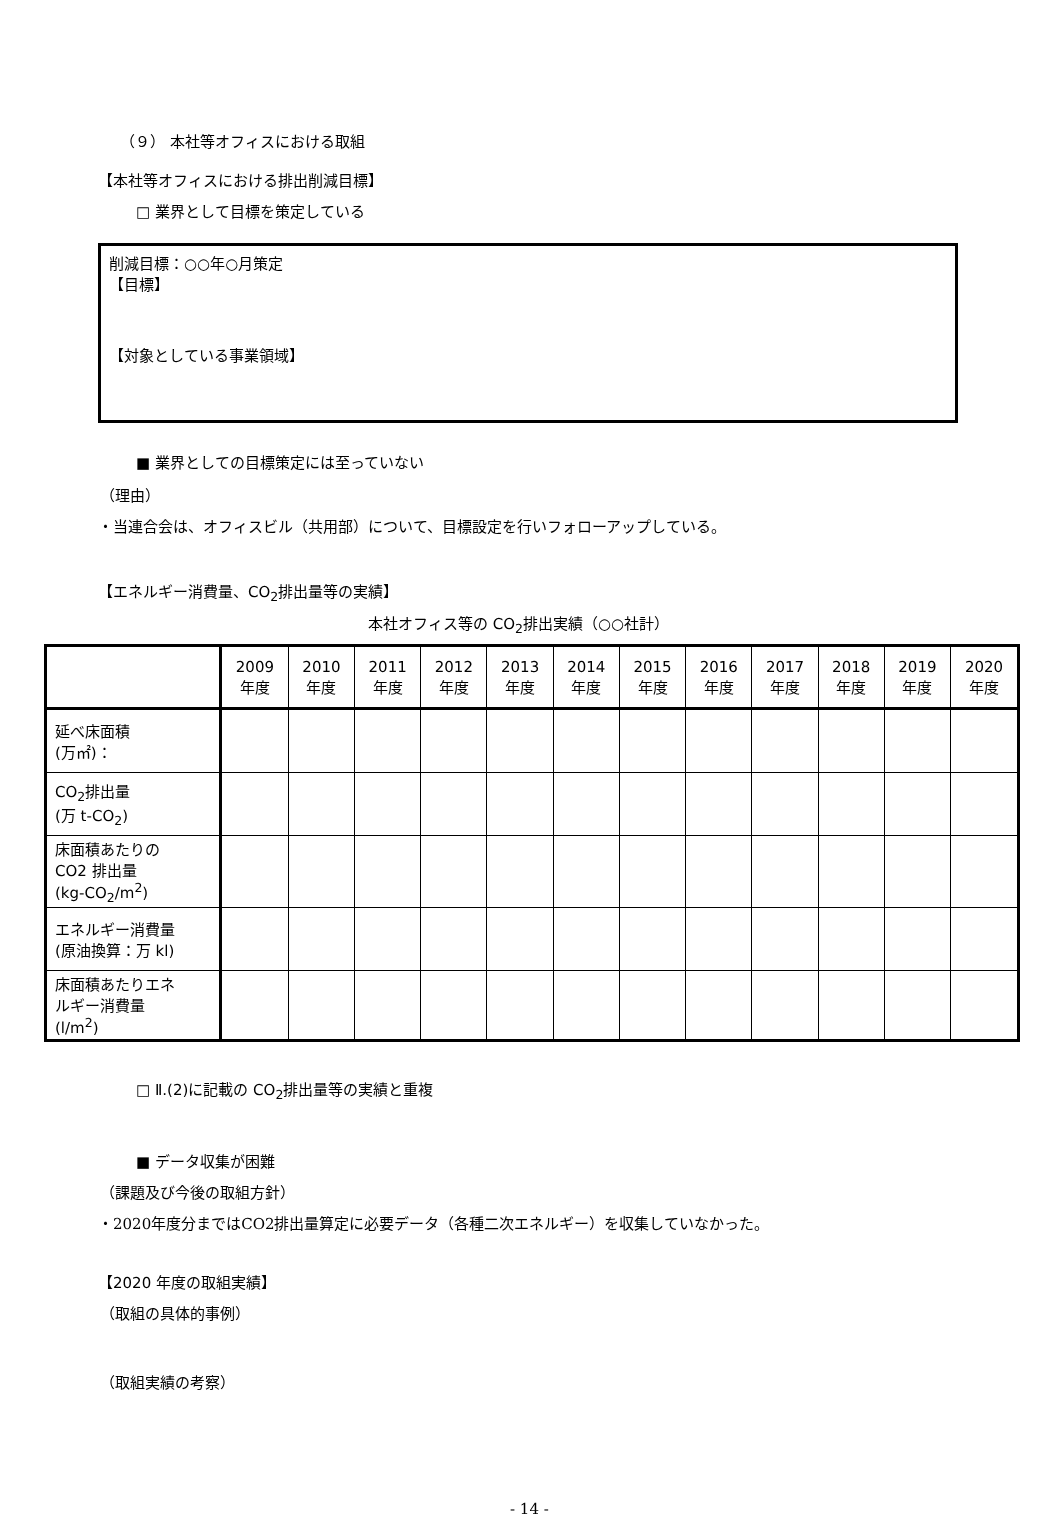（９） 本社等オフィスにおける取組
【本社等オフィスにおける排出削減目標】
□ 業界として目標を策定している
削減目標：○○年○月策定
【目標】
【対象としている事業領域】
■ 業界としての目標策定には至っていない
（理由）
・当連合会は、オフィスビル（共用部）について、目標設定を行いフォローアップしている。
【エネルギー消費量、CO<sub>2</sub>排出量等の実績】
本社オフィス等の CO<sub>2</sub>排出実績（○○社計）
| | 2009 年度 | 2010 年度 | 2011 年度 | 2012 年度 | 2013 年度 | 2014 年度 | 2015 年度 | 2016 年度 | 2017 年度 | 2018 年度 | 2019 年度 | 2020 年度 |
| --- | --- | --- | --- | --- | --- | --- | --- | --- | --- | --- | --- | --- |
| 延べ床面積 (万㎡)： | | | | | | | | | | | | |
| CO<sub>2</sub>排出量 (万 t-CO<sub>2</sub>) | | | | | | | | | | | | |
| 床面積あたりの CO2 排出量 (kg-CO<sub>2</sub>/m<sup>2</sup>) | | | | | | | | | | | | |
| エネルギー消費量 (原油換算：万 kl) | | | | | | | | | | | | |
| 床面積あたりエネ ルギー消費量 (l/m<sup>2</sup>) | | | | | | | | | | | | |
□ Ⅱ.(2)に記載の CO<sub>2</sub>排出量等の実績と重複
■ データ収集が困難
（課題及び今後の取組方針）
・2020年度分まではCO2排出量算定に必要データ（各種二次エネルギー）を収集していなかった。
【2020 年度の取組実績】
（取組の具体的事例）
（取組実績の考察）
- 14 -